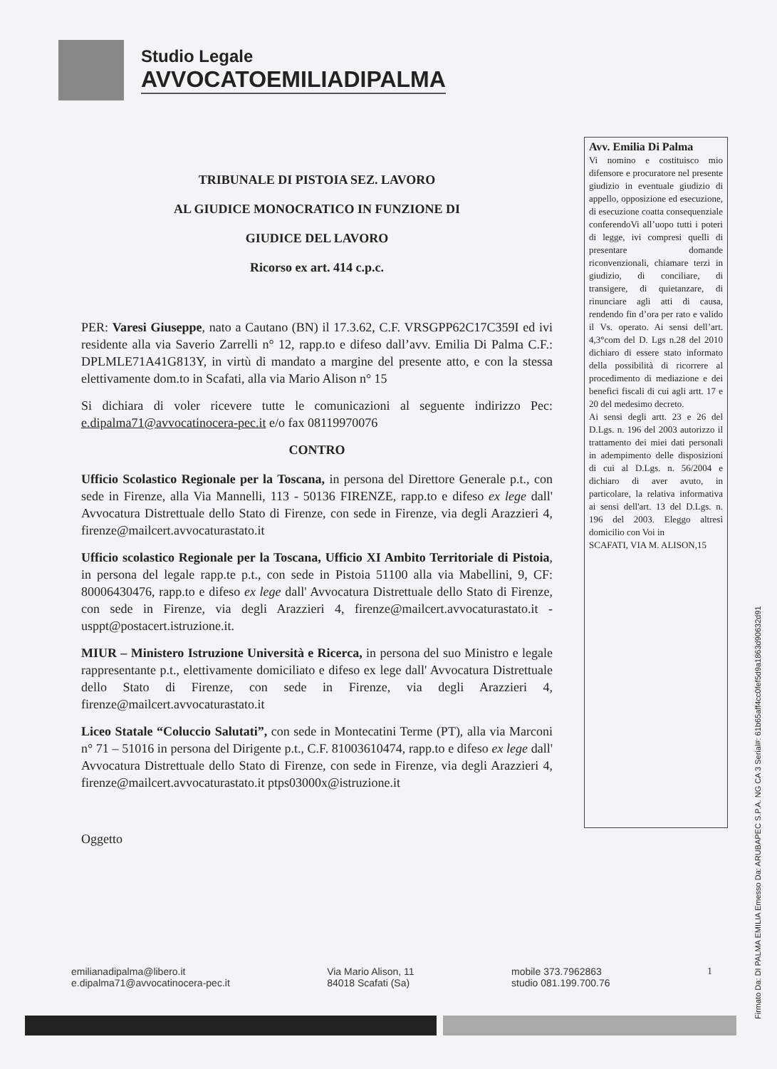Studio Legale
AVVOCATOEMILIADIPALMA
TRIBUNALE DI PISTOIA SEZ. LAVORO
AL GIUDICE MONOCRATICO IN FUNZIONE DI
GIUDICE DEL LAVORO
Ricorso ex art. 414 c.p.c.
PER: Varesi Giuseppe, nato a Cautano (BN) il 17.3.62, C.F. VRSGPP62C17C359I ed ivi residente alla via Saverio Zarrelli n° 12, rapp.to e difeso dall’avv. Emilia Di Palma C.F.: DPLMLE71A41G813Y, in virtù di mandato a margine del presente atto, e con la stessa elettivamente dom.to in Scafati, alla via Mario Alison n° 15
Si dichiara di voler ricevere tutte le comunicazioni al seguente indirizzo Pec: e.dipalma71@avvocatinocera-pec.it e/o fax 08119970076
CONTRO
Ufficio Scolastico Regionale per la Toscana, in persona del Direttore Generale p.t., con sede in Firenze, alla Via Mannelli, 113 - 50136 FIRENZE, rapp.to e difeso ex lege dall' Avvocatura Distrettuale dello Stato di Firenze, con sede in Firenze, via degli Arazzieri 4, firenze@mailcert.avvocaturastato.it
Ufficio scolastico Regionale per la Toscana, Ufficio XI Ambito Territoriale di Pistoia, in persona del legale rapp.te p.t., con sede in Pistoia 51100 alla via Mabellini, 9, CF: 80006430476, rapp.to e difeso ex lege dall' Avvocatura Distrettuale dello Stato di Firenze, con sede in Firenze, via degli Arazzieri 4, firenze@mailcert.avvocaturastato.it - usppt@postacert.istruzione.it.
MIUR – Ministero Istruzione Università e Ricerca, in persona del suo Ministro e legale rappresentante p.t., elettivamente domiciliato e difeso ex lege dall' Avvocatura Distrettuale dello Stato di Firenze, con sede in Firenze, via degli Arazzieri 4, firenze@mailcert.avvocaturastato.it
Liceo Statale “Coluccio Salutati”, con sede in Montecatini Terme (PT), alla via Marconi n° 71 – 51016 in persona del Dirigente p.t., C.F. 81003610474, rapp.to e difeso ex lege dall' Avvocatura Distrettuale dello Stato di Firenze, con sede in Firenze, via degli Arazzieri 4, firenze@mailcert.avvocaturastato.it ptps03000x@istruzione.it
Oggetto
Avv. Emilia Di Palma
Vi nomino e costituisco mio difensore e procuratore nel presente giudizio in eventuale giudizio di appello, opposizione ed esecuzione, di esecuzione coatta consequenziale conferendoVi all’uopo tutti i poteri di legge, ivi compresi quelli di presentare domande riconvenzionali, chiamare terzi in giudizio, di conciliare, di transigere, di quietanzare, di rinunciare agli atti di causa, rendendo fin d’ora per rato e valido il Vs. operato. Ai sensi dell’art. 4,3°com del D. Lgs n.28 del 2010 dichiaro di essere stato informato della possibilità di ricorrere al procedimento di mediazione e dei benefici fiscali di cui agli artt. 17 e 20 del medesimo decreto.
Ai sensi degli artt. 23 e 26 del D.Lgs. n. 196 del 2003 autorizzo il trattamento dei miei dati personali in adempimento delle disposizioni di cui al D.Lgs. n. 56/2004 e dichiaro di aver avuto, in particolare, la relativa informativa ai sensi dell'art. 13 del D.Lgs. n. 196 del 2003. Eleggo altresì domicilio con Voi in
SCAFATI, VIA M. ALISON,15
emilianadipalma@libero.it
e.dipalma71@avvocatinocera-pec.it
Via Mario Alison, 11
84018 Scafati (Sa)
mobile 373.7962863
studio 081.199.700.76
1
Firmato Da: DI PALMA EMILIA Emesso Da: ARUBAPEC S.P.A. NG CA 3 Serial#: 61b65aff4cc0fef5d9a1863d90632d91